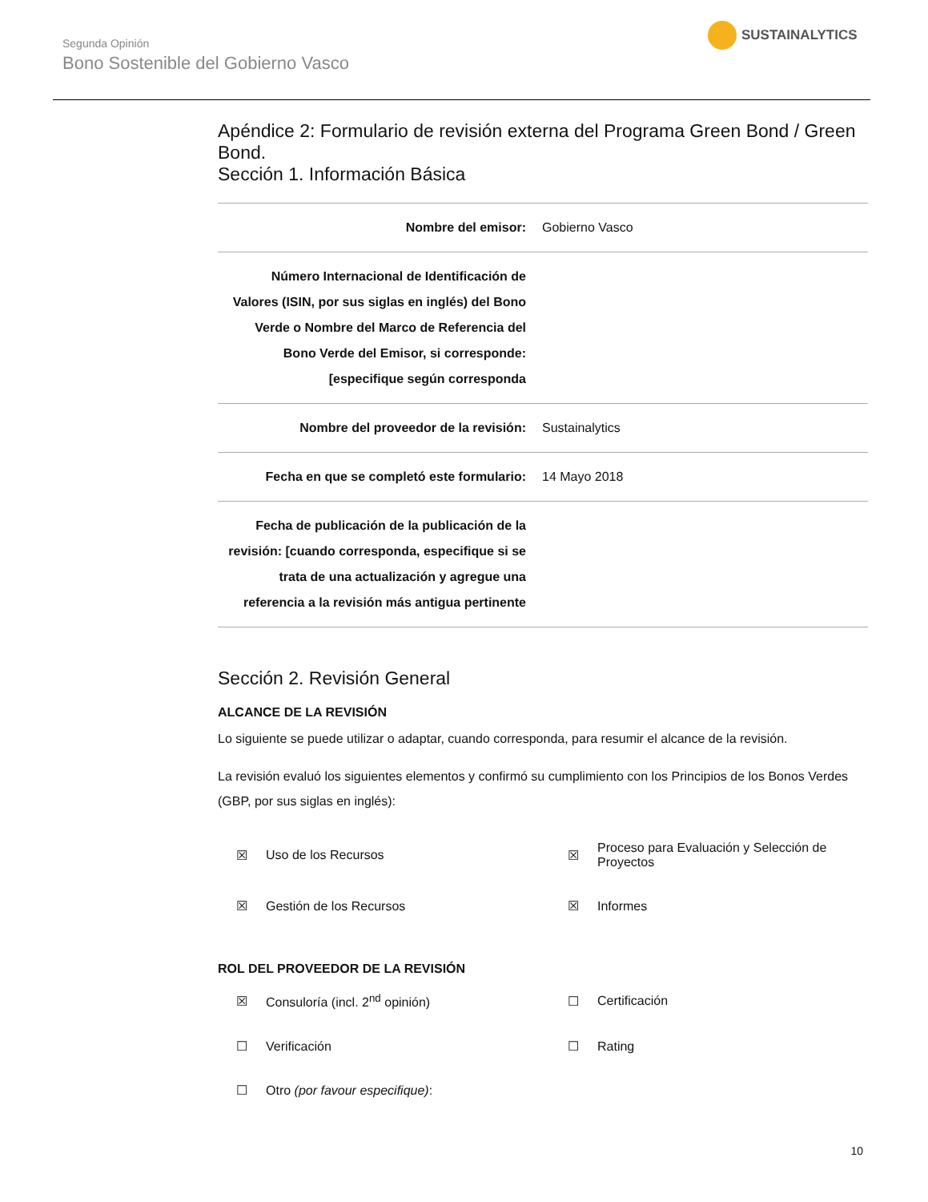Segunda Opinión
Bono Sostenible del Gobierno Vasco
SUSTAINALYTICS
Apéndice 2: Formulario de revisión externa del Programa Green Bond / Green Bond.
Sección 1. Información Básica
| Nombre del emisor: | Gobierno Vasco |
| Número Internacional de Identificación de Valores (ISIN, por sus siglas en inglés) del Bono Verde o Nombre del Marco de Referencia del Bono Verde del Emisor, si corresponde: [especifique según corresponda | |
| Nombre del proveedor de la revisión: | Sustainalytics |
| Fecha en que se completó este formulario: | 14 Mayo 2018 |
| Fecha de publicación de la publicación de la revisión: [cuando corresponda, especifique si se trata de una actualización y agregue una referencia a la revisión más antigua pertinente | |
Sección 2. Revisión General
ALCANCE DE LA REVISIÓN
Lo siguiente se puede utilizar o adaptar, cuando corresponda, para resumir el alcance de la revisión.
La revisión evaluó los siguientes elementos y confirmó su cumplimiento con los Principios de los Bonos Verdes (GBP, por sus siglas en inglés):
☒
Uso de los Recursos
☒
Proceso para Evaluación y Selección de Proyectos
☒
Gestión de los Recursos
☒
Informes
ROL DEL PROVEEDOR DE LA REVISIÓN
☒
Consuloría (incl. 2<sup>nd</sup> opinión)
☐
Certificación
☐
Verificación
☐
Rating
☐
Otro (por favour especifique):
10